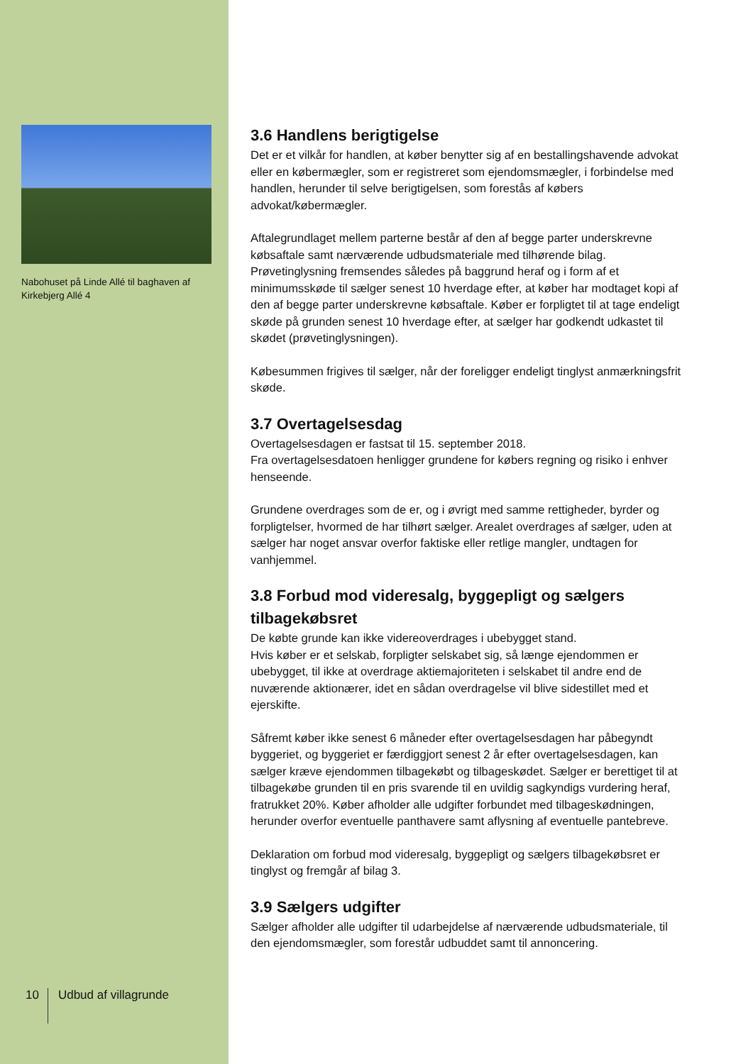Nabohuset på Linde Allé til baghaven af Kirkebjerg Allé 4
10 Udbud af villagrunde
3.6 Handlens berigtigelse
Det er et vilkår for handlen, at køber benytter sig af en bestallingshavende advokat eller en købermægler, som er registreret som ejendomsmægler, i forbindelse med handlen, herunder til selve berigtigelsen, som forestås af købers advokat/købermægler.
Aftalegrundlaget mellem parterne består af den af begge parter underskrevne købsaftale samt nærværende udbudsmateriale med tilhørende bilag. Prøvetinglysning fremsendes således på baggrund heraf og i form af et minimumsskøde til sælger senest 10 hverdage efter, at køber har modtaget kopi af den af begge parter underskrevne købsaftale. Køber er forpligtet til at tage endeligt skøde på grunden senest 10 hverdage efter, at sælger har godkendt udkastet til skødet (prøvetinglysningen).
Købesummen frigives til sælger, når der foreligger endeligt tinglyst anmærkningsfrit skøde.
3.7 Overtagelsesdag
Overtagelsesdagen er fastsat til 15. september 2018.
Fra overtagelsesdatoen henligger grundene for købers regning og risiko i enhver henseende.
Grundene overdrages som de er, og i øvrigt med samme rettigheder, byrder og forpligtelser, hvormed de har tilhørt sælger. Arealet overdrages af sælger, uden at sælger har noget ansvar overfor faktiske eller retlige mangler, undtagen for vanhjemmel.
3.8 Forbud mod videresalg, byggepligt og sælgers tilbagekøbsret
De købte grunde kan ikke videreoverdrages i ubebygget stand.
Hvis køber er et selskab, forpligter selskabet sig, så længe ejendommen er ubebygget, til ikke at overdrage aktiemajoriteten i selskabet til andre end de nuværende aktionærer, idet en sådan overdragelse vil blive sidestillet med et ejerskifte.
Såfremt køber ikke senest 6 måneder efter overtagelsesdagen har påbegyndt byggeriet, og byggeriet er færdiggjort senest 2 år efter overtagelsesdagen, kan sælger kræve ejendommen tilbagekøbt og tilbageskødet. Sælger er berettiget til at tilbagekøbe grunden til en pris svarende til en uvildig sagkyndigs vurdering heraf, fratrukket 20%. Køber afholder alle udgifter forbundet med tilbageskødningen, herunder overfor eventuelle panthavere samt aflysning af eventuelle pantebreve.
Deklaration om forbud mod videresalg, byggepligt og sælgers tilbagekøbsret er tinglyst og fremgår af bilag 3.
3.9 Sælgers udgifter
Sælger afholder alle udgifter til udarbejdelse af nærværende udbudsmateriale, til den ejendomsmægler, som forestår udbuddet samt til annoncering.